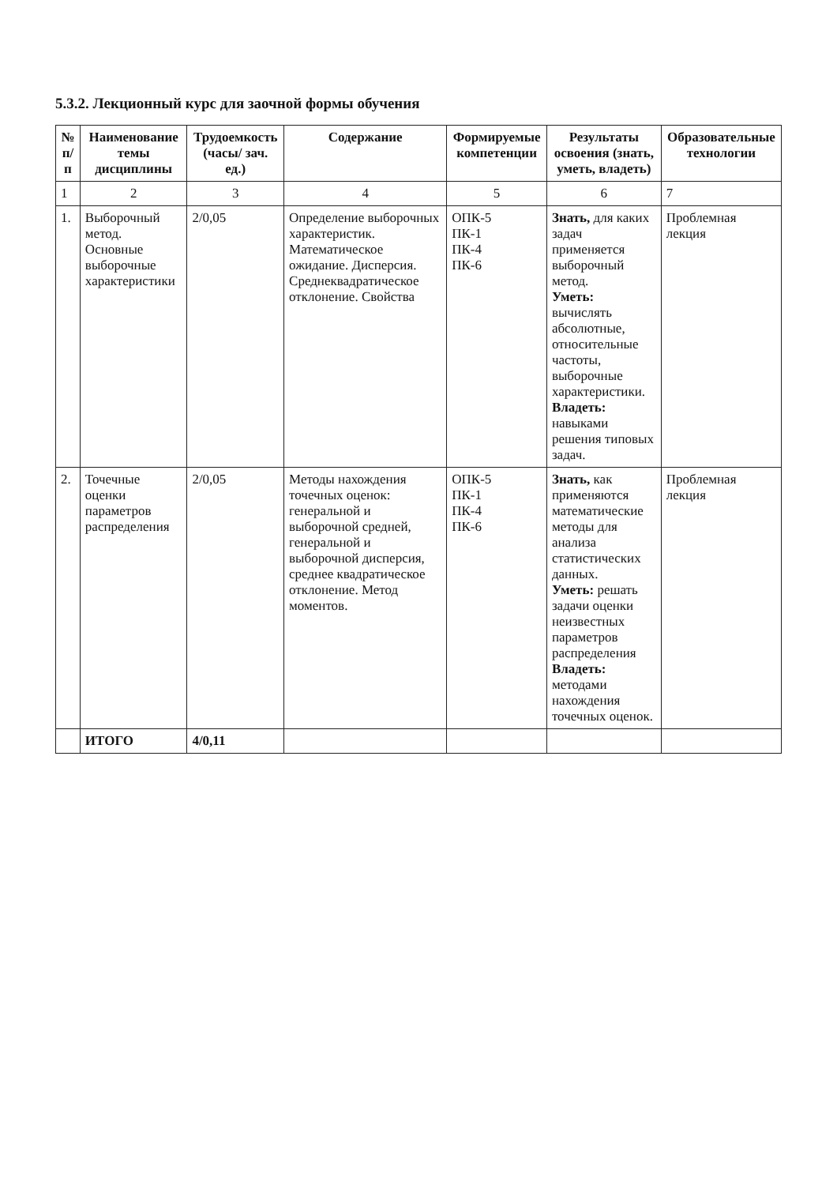5.3.2. Лекционный курс для заочной формы обучения
| № п/п | Наименование темы дисциплины | Трудоемкость (часы/ зач. ед.) | Содержание | Формируемые компетенции | Результаты освоения (знать, уметь, владеть) | Образовательные технологии |
| --- | --- | --- | --- | --- | --- | --- |
| 1 | 2 | 3 | 4 | 5 | 6 | 7 |
| 1. | Выборочный метод. Основные выборочные характеристики | 2/0,05 | Определение выборочных характеристик. Математическое ожидание. Дисперсия. Среднеквадратическое отклонение. Свойства | ОПК-5 ПК-1 ПК-4 ПК-6 | Знать, для каких задач применяется выборочный метод. Уметь: вычислять абсолютные, относительные частоты, выборочные характеристики. Владеть: навыками решения типовых задач. | Проблемная лекция |
| 2. | Точечные оценки параметров распределения | 2/0,05 | Методы нахождения точечных оценок: генеральной и выборочной средней, генеральной и выборочной дисперсия, среднее квадратическое отклонение. Метод моментов. | ОПК-5 ПК-1 ПК-4 ПК-6 | Знать, как применяются математические методы для анализа статистических данных. Уметь: решать задачи оценки неизвестных параметров распределения Владеть: методами нахождения точечных оценок. | Проблемная лекция |
| | ИТОГО | 4/0,11 | | | | |